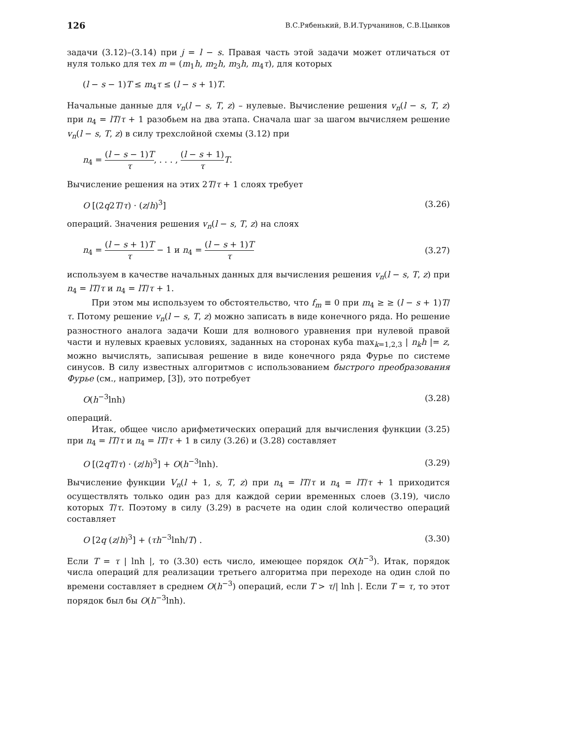126 В.С.Рябенький, В.И.Турчанинов, С.В.Цынков
задачи (3.12)–(3.14) при j = l − s. Правая часть этой задачи может отличаться от нуля только для тех m = (m<sub>1</sub>h, m<sub>2</sub>h, m<sub>3</sub>h, m<sub>4</sub>τ), для которых
(l − s − 1)T ≤ m<sub>4</sub>τ ≤ (l − s + 1)T.
Начальные данные для v<sub>n</sub>(l − s, T, z) – нулевые. Вычисление решения v<sub>n</sub>(l − s, T, z) при n<sub>4</sub> = lT/τ + 1 разобьем на два этапа. Сначала шаг за шагом вычисляем решение v<sub>n</sub>(l − s, T, z) в силу трехслойной схемы (3.12) при
n<sub>4</sub> = (l − s − 1)T τ, . . . , (l − s + 1) τ T.
Вычисление решения на этих 2T/τ + 1 слоях требует
O [(2q2T/τ) · (z/h)<sup>3</sup>] (3.26)
операций. Значения решения v<sub>n</sub>(l − s, T, z) на слоях
n<sub>4</sub> = (l − s + 1)T τ − 1 и n<sub>4</sub> = (l − s + 1)T τ (3.27)
используем в качестве начальных данных для вычисления решения v<sub>n</sub>(l − s, T, z) при n<sub>4</sub> = lT/τ и n<sub>4</sub> = lT/τ + 1.
При этом мы используем то обстоятельство, что f<sub>m</sub> ≡ 0 при m<sub>4</sub> ≥ ≥ (l − s + 1)T/τ. Потому решение v<sub>n</sub>(l − s, T, z) можно записать в виде конечного ряда. Но решение разностного аналога задачи Коши для волнового уравнения при нулевой правой части и нулевых краевых условиях, заданных на сторонах куба max<sub>k=1,2,3</sub> | n<sub>k</sub>h |= z, можно вычислять, записывая решение в виде конечного ряда Фурье по системе синусов. В силу известных алгоритмов с использованием быстрого преобразования Фурье (см., например, [3]), это потребует
O(h<sup>−3</sup>lnh) (3.28)
операций.
Итак, общее число арифметических операций для вычисления функции (3.25) при n<sub>4</sub> = lT/τ и n<sub>4</sub> = lT/τ + 1 в силу (3.26) и (3.28) составляет
O [(2qT/τ) · (z/h)<sup>3</sup>] + O(h<sup>−3</sup>lnh). (3.29)
Вычисление функции V<sub>n</sub>(l + 1, s, T, z) при n<sub>4</sub> = lT/τ и n<sub>4</sub> = lT/τ + 1 приходится осуществлять только один раз для каждой серии временных слоев (3.19), число которых T/τ. Поэтому в силу (3.29) в расчете на один слой количество операций составляет
O [2q (z/h)<sup>3</sup>] + (τh<sup>−3</sup>lnh/T) . (3.30)
Если T = τ | lnh |, то (3.30) есть число, имеющее порядок O(h<sup>−3</sup>). Итак, порядок числа операций для реализации третьего алгоритма при переходе на один слой по времени составляет в среднем O(h<sup>−3</sup>) операций, если T > τ/| lnh |. Если T = τ, то этот порядок был бы O(h<sup>−3</sup>lnh).